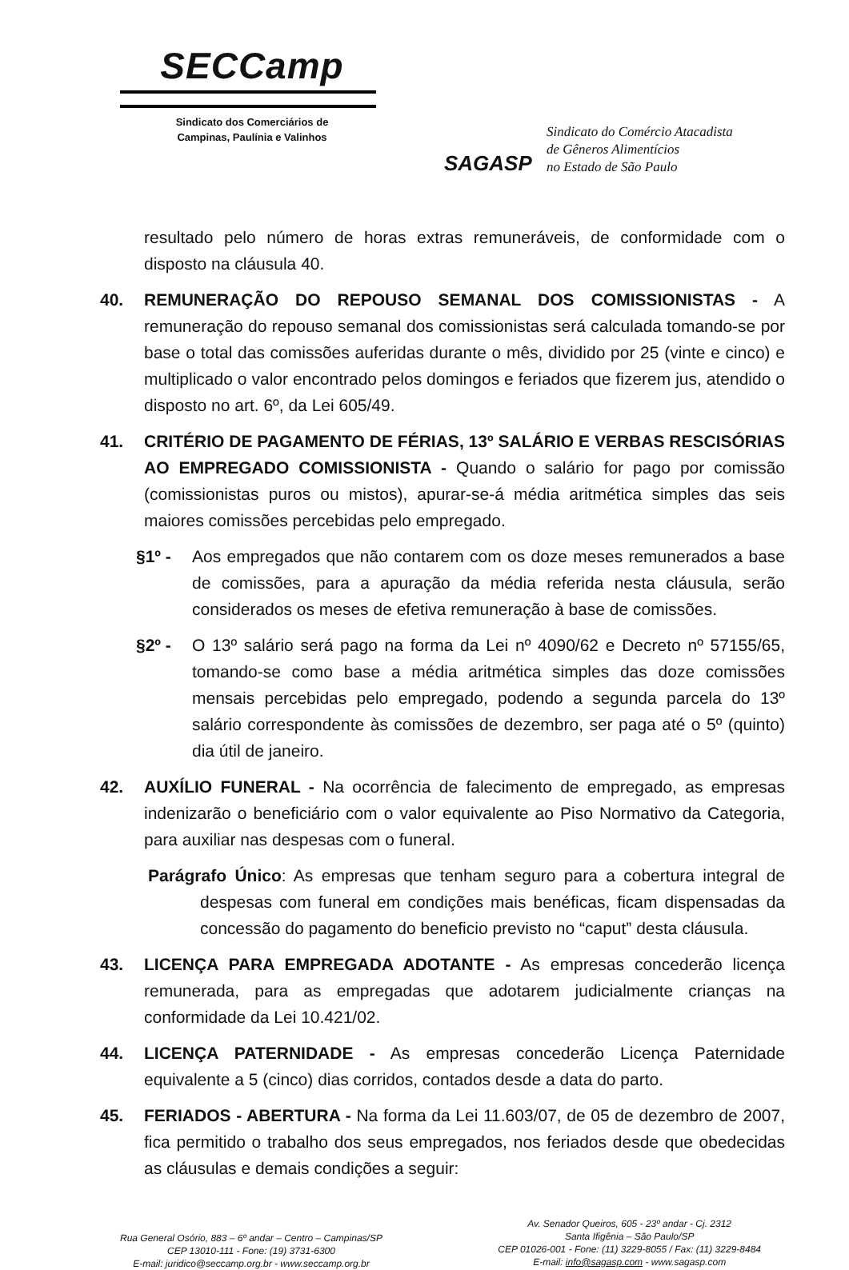SECCamp
Sindicato dos Comerciários de
Campinas, Paulínia e Valinhos
SAGASP
Sindicato do Comércio Atacadista
de Gêneros Alimentícios
no Estado de São Paulo
resultado pelo número de horas extras remuneráveis, de conformidade com o disposto na cláusula 40.
40. REMUNERAÇÃO DO REPOUSO SEMANAL DOS COMISSIONISTAS - A remuneração do repouso semanal dos comissionistas será calculada tomando-se por base o total das comissões auferidas durante o mês, dividido por 25 (vinte e cinco) e multiplicado o valor encontrado pelos domingos e feriados que fizerem jus, atendido o disposto no art. 6º, da Lei 605/49.
41. CRITÉRIO DE PAGAMENTO DE FÉRIAS, 13º SALÁRIO E VERBAS RESCISÓRIAS AO EMPREGADO COMISSIONISTA - Quando o salário for pago por comissão (comissionistas puros ou mistos), apurar-se-á média aritmética simples das seis maiores comissões percebidas pelo empregado.
§1º - Aos empregados que não contarem com os doze meses remunerados a base de comissões, para a apuração da média referida nesta cláusula, serão considerados os meses de efetiva remuneração à base de comissões.
§2º - O 13º salário será pago na forma da Lei nº 4090/62 e Decreto nº 57155/65, tomando-se como base a média aritmética simples das doze comissões mensais percebidas pelo empregado, podendo a segunda parcela do 13º salário correspondente às comissões de dezembro, ser paga até o 5º (quinto) dia útil de janeiro.
42. AUXÍLIO FUNERAL - Na ocorrência de falecimento de empregado, as empresas indenizarão o beneficiário com o valor equivalente ao Piso Normativo da Categoria, para auxiliar nas despesas com o funeral.
Parágrafo Único: As empresas que tenham seguro para a cobertura integral de despesas com funeral em condições mais benéficas, ficam dispensadas da concessão do pagamento do beneficio previsto no “caput” desta cláusula.
43. LICENÇA PARA EMPREGADA ADOTANTE - As empresas concederão licença remunerada, para as empregadas que adotarem judicialmente crianças na conformidade da Lei 10.421/02.
44. LICENÇA PATERNIDADE - As empresas concederão Licença Paternidade equivalente a 5 (cinco) dias corridos, contados desde a data do parto.
45. FERIADOS - ABERTURA - Na forma da Lei 11.603/07, de 05 de dezembro de 2007, fica permitido o trabalho dos seus empregados, nos feriados desde que obedecidas as cláusulas e demais condições a seguir:
Rua General Osório, 883 – 6º andar – Centro – Campinas/SP
CEP 13010-111 - Fone: (19) 3731-6300
E-mail: juridico@seccamp.org.br - www.seccamp.org.br
Av. Senador Queiros, 605 - 23º andar - Cj. 2312
Santa Ifigênia – São Paulo/SP
CEP 01026-001 - Fone: (11) 3229-8055 / Fax: (11) 3229-8484
E-mail: info@sagasp.com - www.sagasp.com